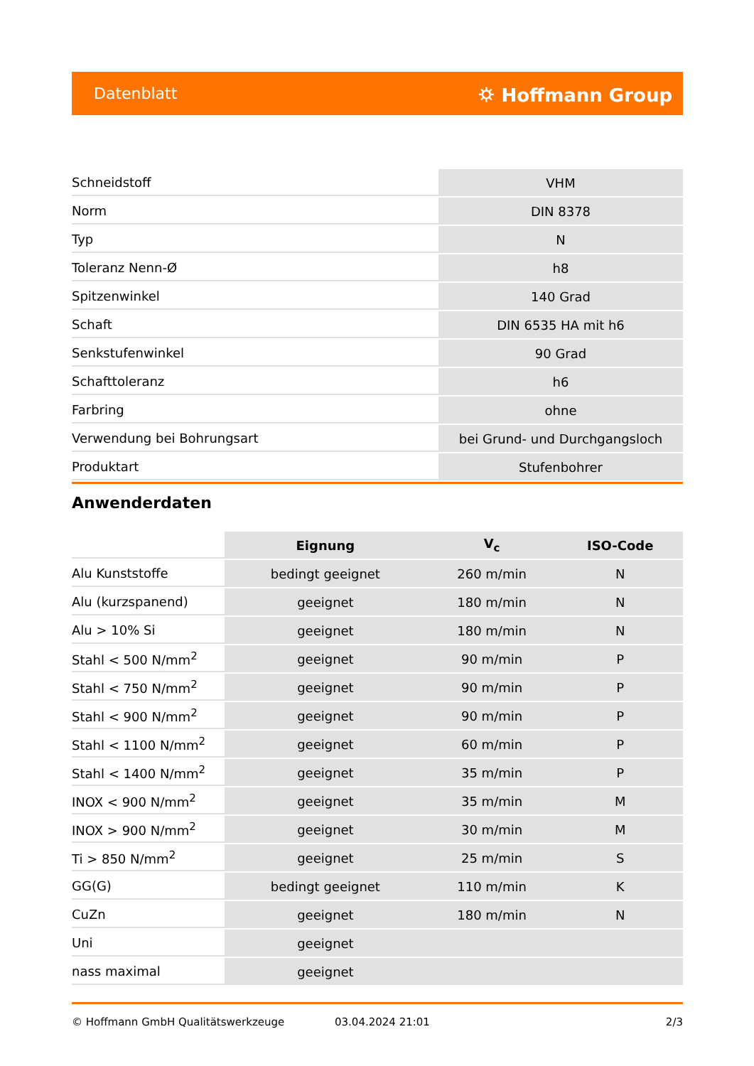Datenblatt ⛭ Hoffmann Group
| Schneidstoff | VHM |
| Norm | DIN 8378 |
| Typ | N |
| Toleranz Nenn-Ø | h8 |
| Spitzenwinkel | 140 Grad |
| Schaft | DIN 6535 HA mit h6 |
| Senkstufenwinkel | 90 Grad |
| Schafttoleranz | h6 |
| Farbring | ohne |
| Verwendung bei Bohrungsart | bei Grund- und Durchgangsloch |
| Produktart | Stufenbohrer |
Anwenderdaten
| | Eignung | V<sub>c</sub> | ISO-Code |
| Alu Kunststoffe | bedingt geeignet | 260 m/min | N |
| Alu (kurzspanend) | geeignet | 180 m/min | N |
| Alu > 10% Si | geeignet | 180 m/min | N |
| Stahl < 500 N/mm<sup>2</sup> | geeignet | 90 m/min | P |
| Stahl < 750 N/mm<sup>2</sup> | geeignet | 90 m/min | P |
| Stahl < 900 N/mm<sup>2</sup> | geeignet | 90 m/min | P |
| Stahl < 1100 N/mm<sup>2</sup> | geeignet | 60 m/min | P |
| Stahl < 1400 N/mm<sup>2</sup> | geeignet | 35 m/min | P |
| INOX < 900 N/mm<sup>2</sup> | geeignet | 35 m/min | M |
| INOX > 900 N/mm<sup>2</sup> | geeignet | 30 m/min | M |
| Ti > 850 N/mm<sup>2</sup> | geeignet | 25 m/min | S |
| GG(G) | bedingt geeignet | 110 m/min | K |
| CuZn | geeignet | 180 m/min | N |
| Uni | geeignet | | |
| nass maximal | geeignet | | |
© Hoffmann GmbH Qualitätswerkzeuge 03.04.2024 21:01 2/3